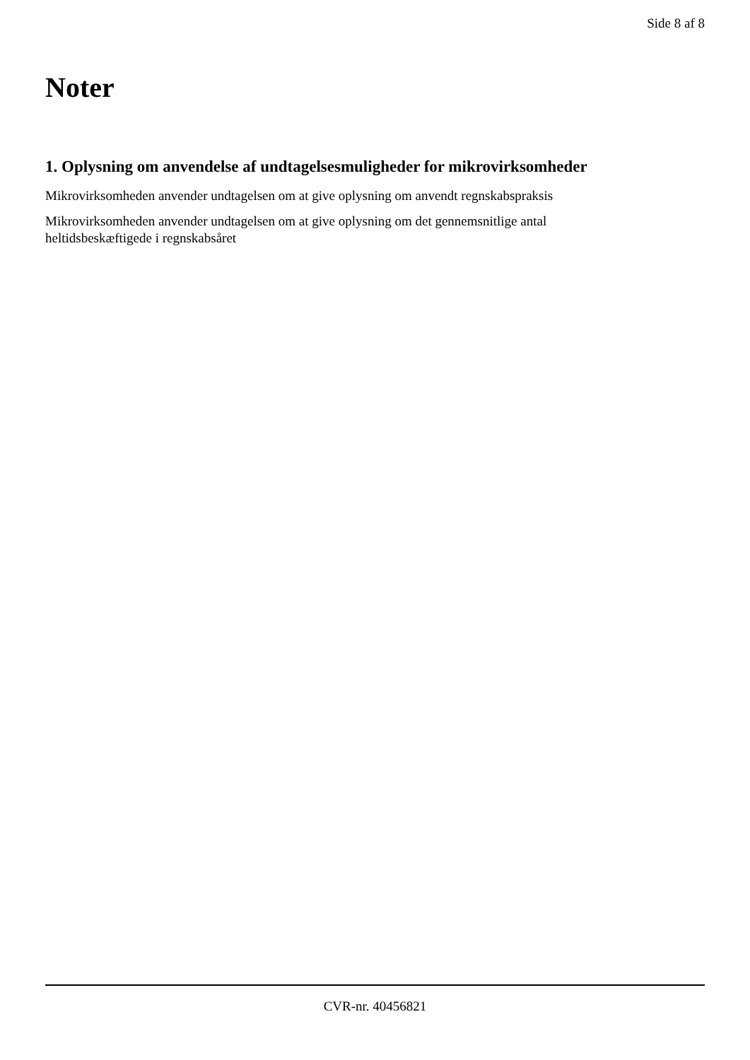Side 8 af 8
Noter
1. Oplysning om anvendelse af undtagelsesmuligheder for mikrovirksomheder
Mikrovirksomheden anvender undtagelsen om at give oplysning om anvendt regnskabspraksis
Mikrovirksomheden anvender undtagelsen om at give oplysning om det gennemsnitlige antal
heltidsbeskæftigede i regnskabsåret
CVR-nr. 40456821